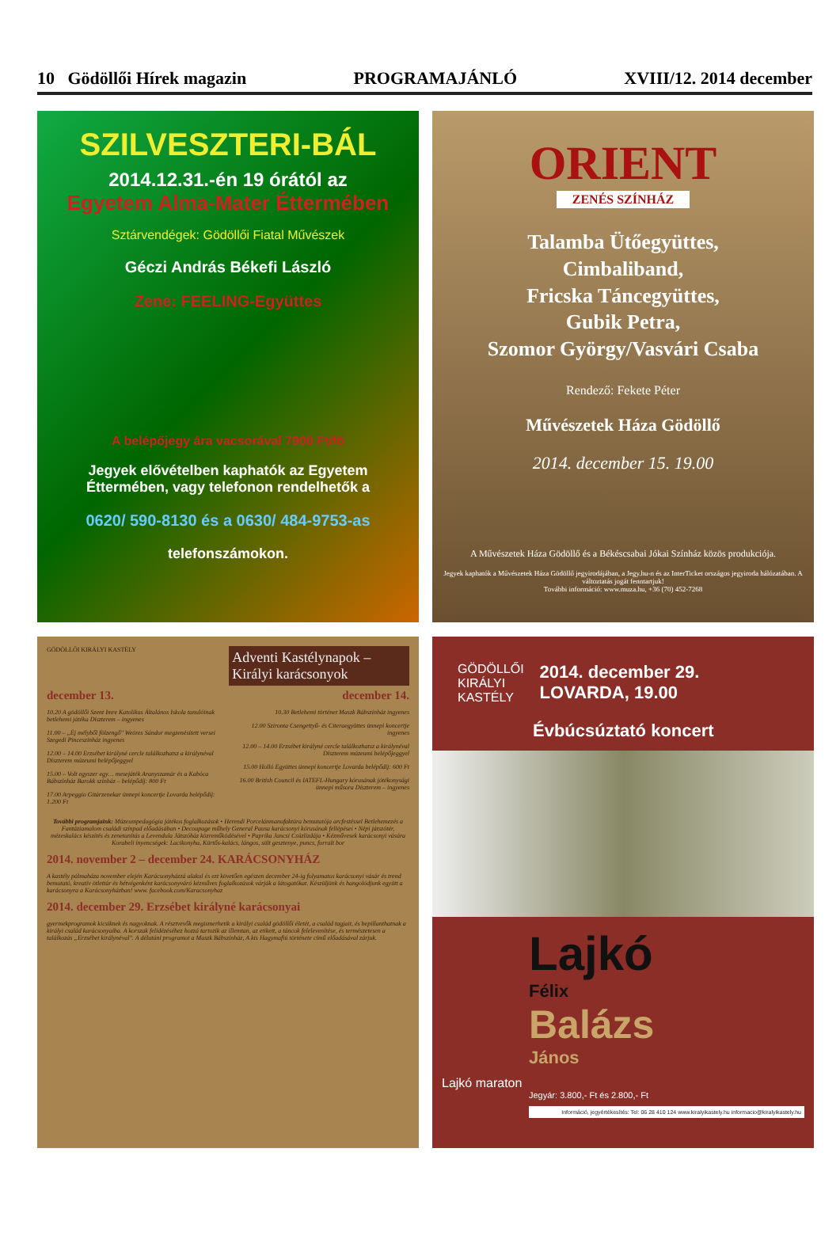10 Gödöllői Hírek magazin PROGRAMAJÁNLÓ XVIII/12. 2014 december
SZILVESZTERI-BÁL
2014.12.31.-én 19 órától az
Egyetem Alma-Mater Éttermében
Sztárvendégek: Gödöllői Fiatal Művészek
Géczi András Békefi László
Zene: FEELING-Együttes
A belépőjegy ára vacsorával 7900 Ft/fő
Jegyek elővételben kaphatók az Egyetem Éttermében, vagy telefonon rendelhetők a
0620/ 590-8130 és a 0630/ 484-9753-as
telefonszámokon.
ORIENT
ZENÉS SZÍNHÁZ
Talamba Ütőegyüttes,
Cimbaliband,
Fricska Táncegyüttes,
Gubik Petra,
Szomor György/Vasvári Csaba
Rendező: Fekete Péter
Művészetek Háza Gödöllő
2014. december 15. 19.00
A Művészetek Háza Gödöllő és a Békéscsabai Jókai Színház közös produkciója.
Jegyek kaphatók a Művészetek Háza Gödöllő jegyirodájában, a Jegy.hu-n és az InterTicket országos jegyiroda hálózatában. A változtatás jogát fenntartjuk!
További információ: www.muza.hu, +36 (70) 452-7268
GÖDÖLLŐI KIRÁLYI KASTÉLY
Adventi Kastélynapok – Királyi karácsonyok
december 13.
10.20 A gödöllői Szent Imre Katolikus Általános Iskola tanulóinak betlehemi játéka Díszterem – ingyenes
11.00 – „Éj mélyből fölzengő" Weöres Sándor megzenésített versei Szegedi Pinceszínház ingyenes
12.00 – 14.00 Erzsébet királyné cercle találkozhatsz a királynéval Díszterem múzeumi belépőjeggyel
15.00 – Volt egyszer egy… mesejáték Aranyszamár és a Kabóca Bábszínház Barokk színház – belépődíj: 800 Ft
17.00 Arpeggio Gitárzenekar ünnepi koncertje Lovarda belépődíj: 1.200 Ft
december 14.
10.30 Betlehemi történet Maszk Bábszínház ingyenes
12.00 Szironta Csengettyű- és Citeraegyüttes ünnepi koncertje ingyenes
12.00 – 14.00 Erzsébet királyné cercle találkozhatsz a királynéval Díszterem múzeumi belépőjeggyel
15.00 Holló Együttes ünnepi koncertje Lovarda belépődíj: 600 Ft
16.00 British Council és IATEFL-Hungary kórusának jótékonysági ünnepi műsora Díszterem – ingyenes
További programjaink: Múzeumpedagógia játékos foglalkozások • Herendi Porcelánmanufaktúra bemutatója arcfestéssel Betlehemezés a Fantáziamalom családi színpad előadásában • Decoupage műhely General Pausa karácsonyi kórusának fellépései • Népi játszótér, mézeskalács készítés és zenetanítás a Levendula Játszóház közreműködésével • Paprika Jancsi Csúzlizdája • Kézművesek karácsonyi vására Korabeli ínyencségek: Lacikonyha, Kürtős-kalács, lángos, sült gesztenye, puncs, forralt bor
2014. november 2 – december 24. KARÁCSONYHÁZ
A kastély pálmaháza november elején Karácsonyházzá alakul és ezt követően egészen december 24-ig folyamatos karácsonyi vásár és trend bemutató, kreatív ötlettár és hétvégenként karácsonyváró kézműves foglalkozások várják a látogatókat. Készüljünk és hangolódjunk együtt a karácsonyra a Karácsonyházban! www. facebook.com/Karacsonyhaz
2014. december 29. Erzsébet királyné karácsonyai
gyermekprogramok kicsiknek és nagyoknak. A résztvevők megismerhetik a királyi család gödöllői életét, a család tagjait, és bepillanthatnak a királyi család karácsonyaiba. A korszak felidézéséhez hozzá tartozik az illemtan, az etikett, a táncok felelevenítése, és természetesen a találkozás „Erzsébet királynéval". A délutáni programot a Maszk Bábszínház, A kis Hagymafiú története című előadásával zárjuk.
GÖDÖLLŐI
KIRÁLYI
KASTÉLY
2014. december 29.
LOVARDA, 19.00
Évbúcsúztató koncert
Lajkó
Félix
Balázs
János
Lajkó maraton
Jegyár: 3.800,- Ft és 2.800,- Ft
Információ, jegyértékesítés: Tel: 06 28 410 124 www.kiralyikastely.hu informacio@kiralyikastely.hu